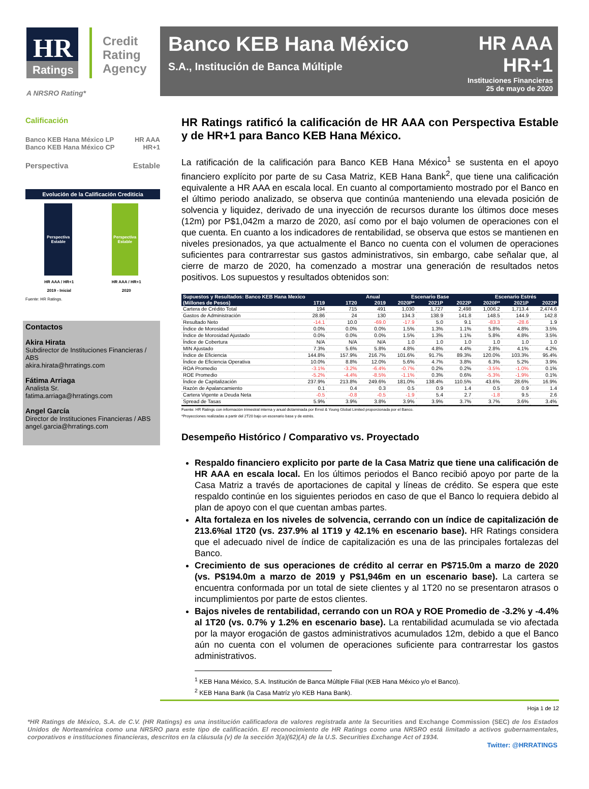HR
Ratings
Credit
Rating
Agency
A NRSRO Rating*
Banco KEB Hana México
S.A., Institución de Banca Múltiple
HR AAA
HR+1
Instituciones Financieras
25 de mayo de 2020
Calificación
Banco KEB Hana México LP
Banco KEB Hana México CP HR AAA
HR+1
Perspectiva Estable
Evolución de la Calificación Crediticia
Perspectiva
Estable
HR AAA / HR+1
2019 - Inicial
Perspectiva
Estable
HR AAA / HR+1
2020
Fuente: HR Ratings.
Contactos
Akira Hirata
Subdirector de Instituciones Financieras / ABS
akira.hirata@hrratings.com
Fátima Arriaga
Analista Sr.
fatima.arriaga@hrratings.com
Angel García
Director de Instituciones Financieras / ABS
angel.garcia@hrratings.com
HR Ratings ratificó la calificación de HR AAA con Perspectiva Estable y de HR+1 para Banco KEB Hana México.
La ratificación de la calificación para Banco KEB Hana México<sup>1</sup> se sustenta en el apoyo financiero explícito por parte de su Casa Matriz, KEB Hana Bank<sup>2</sup>, que tiene una calificación equivalente a HR AAA en escala local. En cuanto al comportamiento mostrado por el Banco en el último periodo analizado, se observa que continúa manteniendo una elevada posición de solvencia y liquidez, derivado de una inyección de recursos durante los últimos doce meses (12m) por P$1,042m a marzo de 2020, así como por el bajo volumen de operaciones con el que cuenta. En cuanto a los indicadores de rentabilidad, se observa que estos se mantienen en niveles presionados, ya que actualmente el Banco no cuenta con el volumen de operaciones suficientes para contrarrestar sus gastos administrativos, sin embargo, cabe señalar que, al cierre de marzo de 2020, ha comenzado a mostrar una generación de resultados netos positivos. Los supuestos y resultados obtenidos son:
| Supuestos y Resultados: Banco KEB Hana Mexico | | | Anual | Escenario Base | | | Escenario Estrés | | |
| --- | --- | --- | --- | --- | --- | --- | --- | --- | --- |
| (Millones de Pesos) | 1T19 | 1T20 | 2019 | 2020P* | 2021P | 2022P | 2020P* | 2021P | 2022P |
| Cartera de Crédito Total | 194 | 715 | 491 | 1,030 | 1,727 | 2,498 | 1,006.2 | 1,713.4 | 2,474.6 |
| Gastos de Administración | 28.86 | 24 | 130 | 134.3 | 138.9 | 141.8 | 148.5 | 144.9 | 142.8 |
| Resultado Neto | -14.1 | 10.0 | -69.0 | -17.9 | 5.0 | 9.1 | -83.3 | -28.6 | 1.9 |
| Índice de Morosidad | 0.0% | 0.0% | 0.0% | 1.5% | 1.3% | 1.1% | 5.8% | 4.8% | 3.5% |
| Índice de Morosidad Ajustado | 0.0% | 0.0% | 0.0% | 1.5% | 1.3% | 1.1% | 5.8% | 4.8% | 3.5% |
| Índice de Cobertura | N/A | N/A | N/A | 1.0 | 1.0 | 1.0 | 1.0 | 1.0 | 1.0 |
| MIN Ajustado | 7.3% | 5.6% | 5.8% | 4.8% | 4.8% | 4.4% | 2.8% | 4.1% | 4.2% |
| Índice de Eficiencia | 144.8% | 157.9% | 216.7% | 101.6% | 91.7% | 89.3% | 120.0% | 103.3% | 95.4% |
| Índice de Eficiencia Operativa | 10.0% | 8.8% | 12.0% | 5.6% | 4.7% | 3.8% | 6.3% | 5.2% | 3.9% |
| ROA Promedio | -3.1% | -3.2% | -6.4% | -0.7% | 0.2% | 0.2% | -3.5% | -1.0% | 0.1% |
| ROE Promedio | -5.2% | -4.4% | -8.5% | -1.1% | 0.3% | 0.6% | -5.3% | -1.9% | 0.1% |
| Índice de Capitalización | 237.9% | 213.8% | 249.6% | 181.0% | 138.4% | 110.5% | 43.6% | 28.6% | 16.9% |
| Razón de Apalancamiento | 0.1 | 0.4 | 0.3 | 0.5 | 0.9 | 1.4 | 0.5 | 0.9 | 1.4 |
| Cartera Vigente a Deuda Neta | -0.5 | -0.8 | -0.5 | -1.9 | 5.4 | 2.7 | -1.8 | 9.5 | 2.6 |
| Spread de Tasas | 5.9% | 3.9% | 3.8% | 3.9% | 3.9% | 3.7% | 3.7% | 3.6% | 3.4% |
Fuente: HR Ratings con información trimestral interna y anual dictaminada por Ernst & Young Global Limited proporcionada por el Banco.
*Proyecciones realizadas a partir del 2T20 bajo un escenario base y de estrés.
Desempeño Histórico / Comparativo vs. Proyectado
Respaldo financiero explicito por parte de la Casa Matriz que tiene una calificación de HR AAA en escala local. En los últimos periodos el Banco recibió apoyo por parte de la Casa Matriz a través de aportaciones de capital y líneas de crédito. Se espera que este respaldo continúe en los siguientes periodos en caso de que el Banco lo requiera debido al plan de apoyo con el que cuentan ambas partes.
Alta fortaleza en los niveles de solvencia, cerrando con un índice de capitalización de 213.6%al 1T20 (vs. 237.9% al 1T19 y 42.1% en escenario base). HR Ratings considera que el adecuado nivel de índice de capitalización es una de las principales fortalezas del Banco.
Crecimiento de sus operaciones de crédito al cerrar en P$715.0m a marzo de 2020 (vs. P$194.0m a marzo de 2019 y P$1,946m en un escenario base). La cartera se encuentra conformada por un total de siete clientes y al 1T20 no se presentaron atrasos o incumplimientos por parte de estos clientes.
Bajos niveles de rentabilidad, cerrando con un ROA y ROE Promedio de -3.2% y -4.4% al 1T20 (vs. 0.7% y 1.2% en escenario base). La rentabilidad acumulada se vio afectada por la mayor erogación de gastos administrativos acumulados 12m, debido a que el Banco aún no cuenta con el volumen de operaciones suficiente para contrarrestar los gastos administrativos.
<sup>1</sup> KEB Hana México, S.A. Institución de Banca Múltiple Filial (KEB Hana México y/o el Banco).
<sup>2</sup> KEB Hana Bank (la Casa Matríz y/o KEB Hana Bank).
Hoja 1 de 12
*HR Ratings de México, S.A. de C.V. (HR Ratings) es una institución calificadora de valores registrada ante la Securities and Exchange Commission (SEC) de los Estados Unidos de Norteamérica como una NRSRO para este tipo de calificación. El reconocimiento de HR Ratings como una NRSRO está limitado a activos gubernamentales, corporativos e instituciones financieras, descritos en la cláusula (v) de la sección 3(a)(62)(A) de la U.S. Securities Exchange Act of 1934.
Twitter: @HRRATINGS